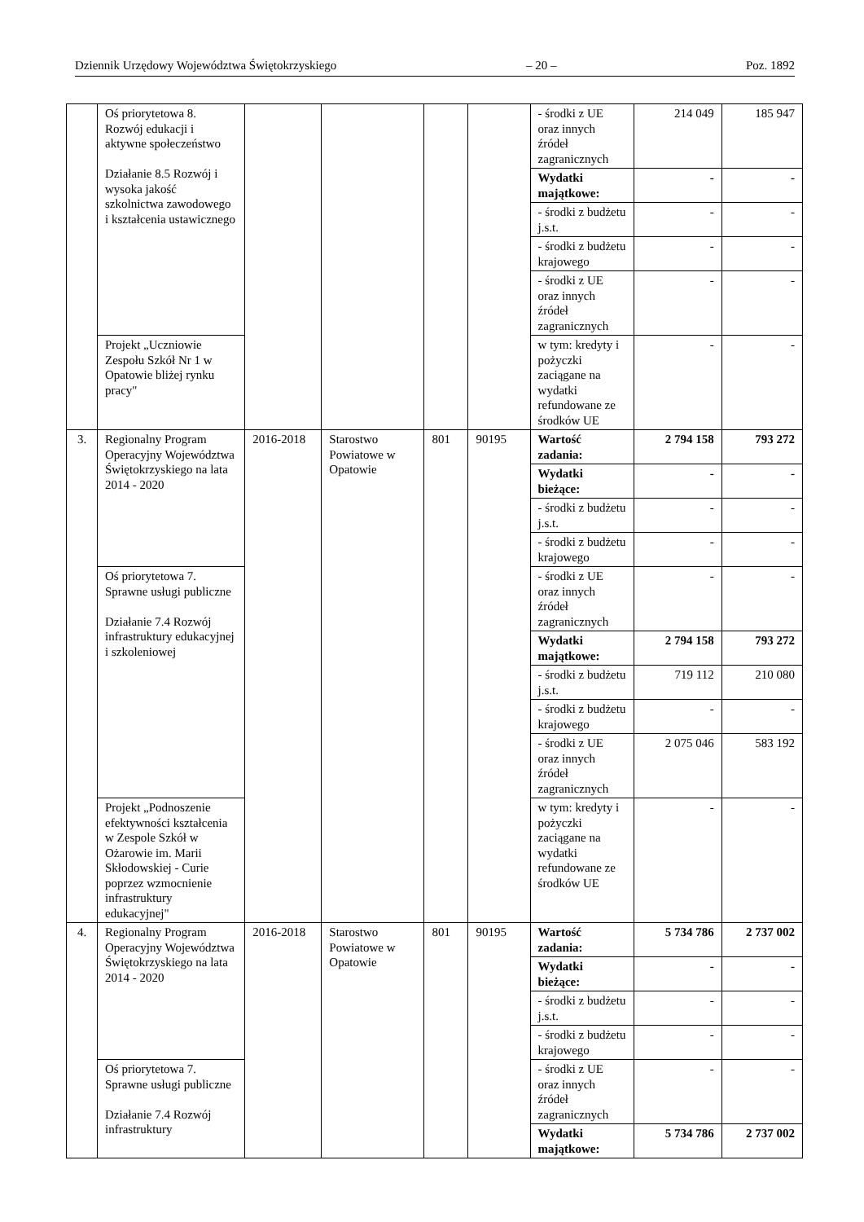Dziennik Urzędowy Województwa Świętokrzyskiego – 20 – Poz. 1892
| | Oś priorytetowa 8. Rozwój edukacji i aktywne społeczeństwo Działanie 8.5 Rozwój i wysoka jakość szkolnictwa zawodowego i kształcenia ustawicznego | | | | | - środki z UE oraz innych źródeł zagranicznych | 214 049 | 185 947 |
| | | | | | | Wydatki majątkowe: | - | - |
| | | | | | | - środki z budżetu j.s.t. | - | - |
| | | | | | | - środki z budżetu krajowego | - | - |
| | | | | | | - środki z UE oraz innych źródeł zagranicznych | - | - |
| | Projekt „Uczniowie Zespołu Szkół Nr 1 w Opatowie bliżej rynku pracy" | | | | | w tym: kredyty i pożyczki zaciągane na wydatki refundowane ze środków UE | - | - |
| 3. | Regionalny Program Operacyjny Województwa Świętokrzyskiego na lata 2014 - 2020 | 2016-2018 | Starostwo Powiatowe w Opatowie | 801 | 90195 | Wartość zadania: | 2 794 158 | 793 272 |
| | | | | | | Wydatki bieżące: | - | - |
| | | | | | | - środki z budżetu j.s.t. | - | - |
| | | | | | | - środki z budżetu krajowego | - | - |
| | Oś priorytetowa 7. Sprawne usługi publiczne Działanie 7.4 Rozwój infrastruktury edukacyjnej i szkoleniowej | | | | | - środki z UE oraz innych źródeł zagranicznych | - | - |
| | | | | | | Wydatki majątkowe: | 2 794 158 | 793 272 |
| | | | | | | - środki z budżetu j.s.t. | 719 112 | 210 080 |
| | | | | | | - środki z budżetu krajowego | - | - |
| | | | | | | - środki z UE oraz innych źródeł zagranicznych | 2 075 046 | 583 192 |
| | Projekt „Podnoszenie efektywności kształcenia w Zespole Szkół w Ożarowie im. Marii Skłodowskiej - Curie poprzez wzmocnienie infrastruktury edukacyjnej" | | | | | w tym: kredyty i pożyczki zaciągane na wydatki refundowane ze środków UE | - | - |
| 4. | Regionalny Program Operacyjny Województwa Świętokrzyskiego na lata 2014 - 2020 | 2016-2018 | Starostwo Powiatowe w Opatowie | 801 | 90195 | Wartość zadania: | 5 734 786 | 2 737 002 |
| | | | | | | Wydatki bieżące: | - | - |
| | | | | | | - środki z budżetu j.s.t. | - | - |
| | | | | | | - środki z budżetu krajowego | - | - |
| | Oś priorytetowa 7. Sprawne usługi publiczne Działanie 7.4 Rozwój infrastruktury | | | | | - środki z UE oraz innych źródeł zagranicznych | - | - |
| | | | | | | Wydatki majątkowe: | 5 734 786 | 2 737 002 |